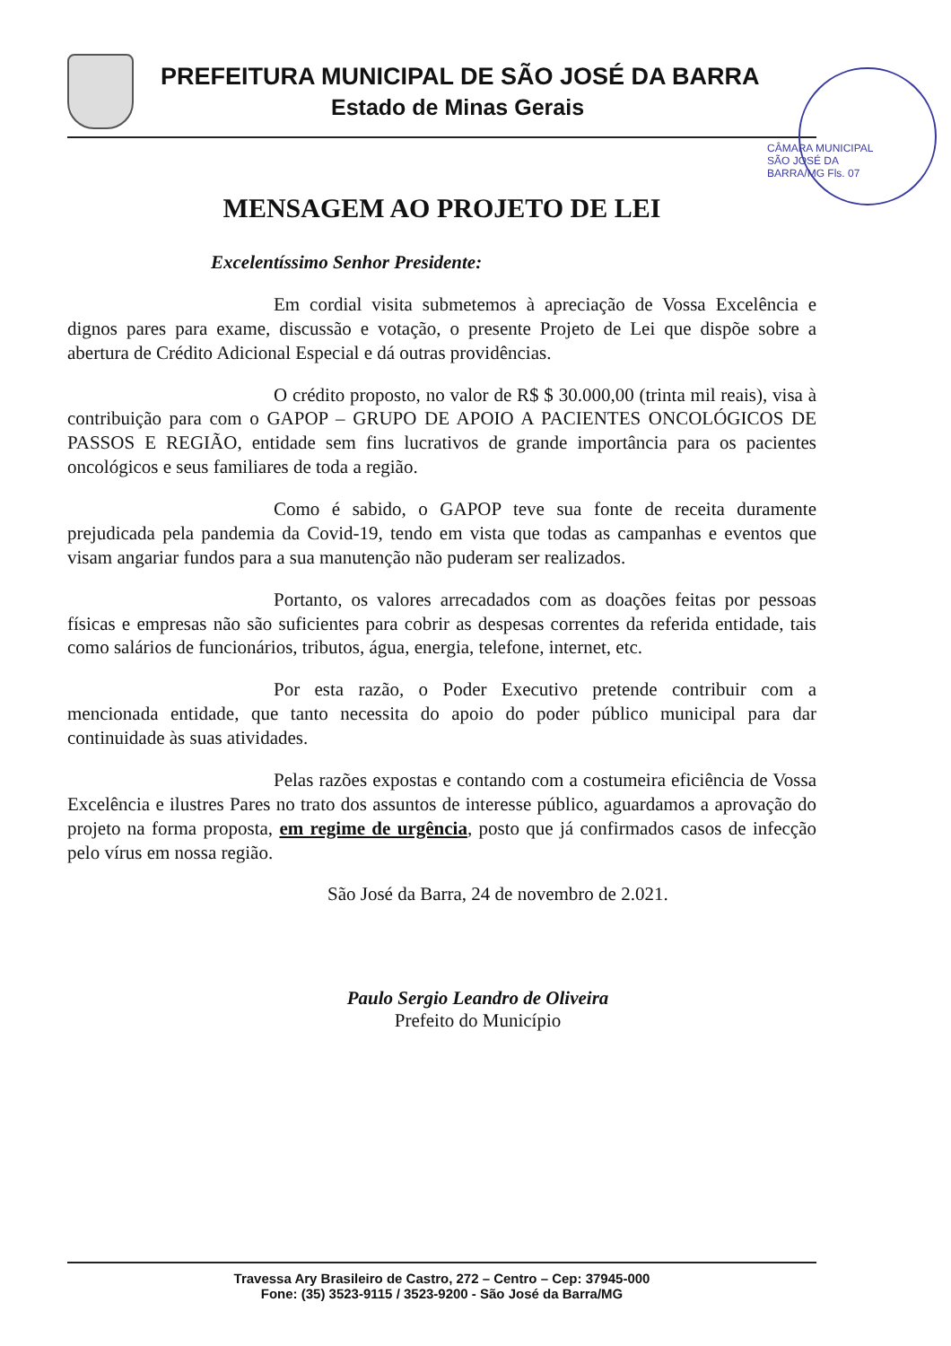PREFEITURA MUNICIPAL DE SÃO JOSÉ DA BARRA
Estado de Minas Gerais
CÂMARA MUNICIPAL SÃO JOSÉ DA BARRA/MG Fls. 07
MENSAGEM AO PROJETO DE LEI
Excelentíssimo Senhor Presidente:
Em cordial visita submetemos à apreciação de Vossa Excelência e dignos pares para exame, discussão e votação, o presente Projeto de Lei que dispõe sobre a abertura de Crédito Adicional Especial e dá outras providências.
O crédito proposto, no valor de R$ $ 30.000,00 (trinta mil reais), visa à contribuição para com o GAPOP – GRUPO DE APOIO A PACIENTES ONCOLÓGICOS DE PASSOS E REGIÃO, entidade sem fins lucrativos de grande importância para os pacientes oncológicos e seus familiares de toda a região.
Como é sabido, o GAPOP teve sua fonte de receita duramente prejudicada pela pandemia da Covid-19, tendo em vista que todas as campanhas e eventos que visam angariar fundos para a sua manutenção não puderam ser realizados.
Portanto, os valores arrecadados com as doações feitas por pessoas físicas e empresas não são suficientes para cobrir as despesas correntes da referida entidade, tais como salários de funcionários, tributos, água, energia, telefone, internet, etc.
Por esta razão, o Poder Executivo pretende contribuir com a mencionada entidade, que tanto necessita do apoio do poder público municipal para dar continuidade às suas atividades.
Pelas razões expostas e contando com a costumeira eficiência de Vossa Excelência e ilustres Pares no trato dos assuntos de interesse público, aguardamos a aprovação do projeto na forma proposta, em regime de urgência, posto que já confirmados casos de infecção pelo vírus em nossa região.
São José da Barra, 24 de novembro de 2.021.
Paulo Sergio Leandro de Oliveira
Prefeito do Município
Travessa Ary Brasileiro de Castro, 272 – Centro – Cep: 37945-000
Fone: (35) 3523-9115 / 3523-9200 - São José da Barra/MG